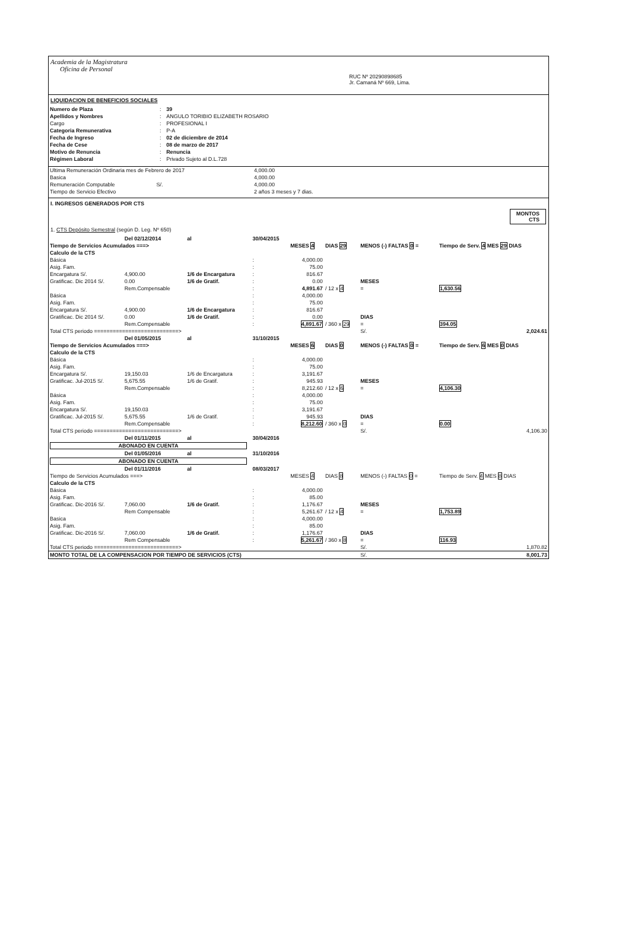Academia de la Magistratura
Oficina de Personal
RUC Nº 20290898685
Jr. Camaná Nº 669, Lima.
LIQUIDACION DE BENEFICIOS SOCIALES
| Numero de Plaza | : | 39 |
| Apellidos y Nombres | : | ANGULO TORIBIO ELIZABETH ROSARIO |
| Cargo | : | PROFESIONAL I |
| Categoria Remunerativa | : | P-A |
| Fecha de Ingreso | : | 02 de diciembre de 2014 |
| Fecha de Cese | : | 08 de marzo de 2017 |
| Motivo de Renuncia | : | Renuncia |
| Régimen Laboral | : | Privado Sujeto al D.L.728 |
| Ultima Remuneración Ordinaria mes de Febrero de 2017 | 4,000.00 |
| Basica | 4,000.00 |
| Remuneración Computable S/. | 4,000.00 |
| Tiempo de Servicio Efectivo | 2 años 3 meses y 7 dias. |
I. INGRESOS GENERADOS POR CTS
MONTOS
CTS
1. CTS Depósito Semestral (según D. Leg. Nº 650)
| | Del 02/12/2014 | al | 30/04/2015 | | | | |
| Tiempo de Servicios Acumulados ===> | | | | MESES 4 | DIAS 29 | MENOS (-) FALTAS 0 = | Tiempo de Serv. 4 MES 29 DIAS |
| Calculo de la CTS | | | | | | | |
| Básica | | | : | 4,000.00 | | | |
| Asig. Fam. | | | : | 75.00 | | | |
| Encargatura S/. | 4,900.00 | 1/6 de Encargatura | : | 816.67 | | | |
| Gratificac. Dic 2014 S/. | 0.00 | 1/6 de Gratif. | : | 0.00 | | MESES | |
| | Rem.Compensable | | : | 4,891.67 | / 12 x 4 | = | 1,630.56 |
| Básica | | | : | 4,000.00 | | | |
| Asig. Fam. | | | : | 75.00 | | | |
| Encargatura S/. | 4,900.00 | 1/6 de Encargatura | : | 816.67 | | | |
| Gratificac. Dic 2014 S/. | 0.00 | 1/6 de Gratif. | : | 0.00 | | DIAS | |
| | Rem.Compensable | | : | 4,891.67 | / 360 x 29 | = | 394.05 |
| Total CTS periodo ===========================> | | | | | | S/. | 2,024.61 |
| | Del 01/05/2015 | al | 31/10/2015 | | | | |
| Tiempo de Servicios Acumulados ===> | | | | MESES 6 | DIAS 0 | MENOS (-) FALTAS 0 = | Tiempo de Serv. 6 MES 0 DIAS |
| Calculo de la CTS | | | | | | | |
| Básica | | | : | 4,000.00 | | | |
| Asig. Fam. | | | : | 75.00 | | | |
| Encargatura S/. | 19,150.03 | 1/6 de Encargatura | : | 3,191.67 | | | |
| Gratificac. Jul-2015 S/. | 5,675.55 | 1/6 de Gratif. | : | 945.93 | | MESES | |
| | Rem.Compensable | | : | 8,212.60 | / 12 x 6 | = | 4,106.30 |
| Básica | | | : | 4,000.00 | | | |
| Asig. Fam. | | | : | 75.00 | | | |
| Encargatura S/. | 19,150.03 | | : | 3,191.67 | | | |
| Gratificac. Jul-2015 S/. | 5,675.55 | 1/6 de Gratif. | : | 945.93 | | DIAS | |
| | Rem.Compensable | | : | 8,212.60 | / 360 x 0 | = | 0.00 |
| Total CTS periodo ===========================> | | | | | | S/. | 4,106.30 |
| | Del 01/11/2015 | al | 30/04/2016 | | | | |
| ABONADO EN CUENTA | | | | | | | |
| | Del 01/05/2016 | al | 31/10/2016 | | | | |
| ABONADO EN CUENTA | | | | | | | |
| | Del 01/11/2016 | al | 08/03/2017 | | | | |
| Tiempo de Servicios Acumulados ===> | | | | MESES 4 | DIAS 8 | MENOS (-) FALTAS 0 = | Tiempo de Serv. 4 MES 8 DIAS |
| Calculo de la CTS | | | | | | | |
| Básica | | | : | 4,000.00 | | | |
| Asig. Fam. | | | : | 85.00 | | | |
| Gratificac. Dic-2016 S/. | 7,060.00 | 1/6 de Gratif. | : | 1,176.67 | | MESES | |
| | Rem Compensable | | : | 5,261.67 | / 12 x 4 | = | 1,753.89 |
| Basica | | | : | 4,000.00 | | | |
| Asig. Fam. | | | : | 85.00 | | | |
| Gratificac. Dic-2016 S/. | 7,060.00 | 1/6 de Gratif. | : | 1,176.67 | | DIAS | |
| | Rem Compensable | | : | 5,261.67 | / 360 x 8 | = | 116.93 |
| Total CTS periodo ===========================> | | | | | | S/. | 1,870.82 |
| MONTO TOTAL DE LA COMPENSACION POR TIEMPO DE SERVICIOS (CTS) | | | | | | S/. | 8,001.73 |